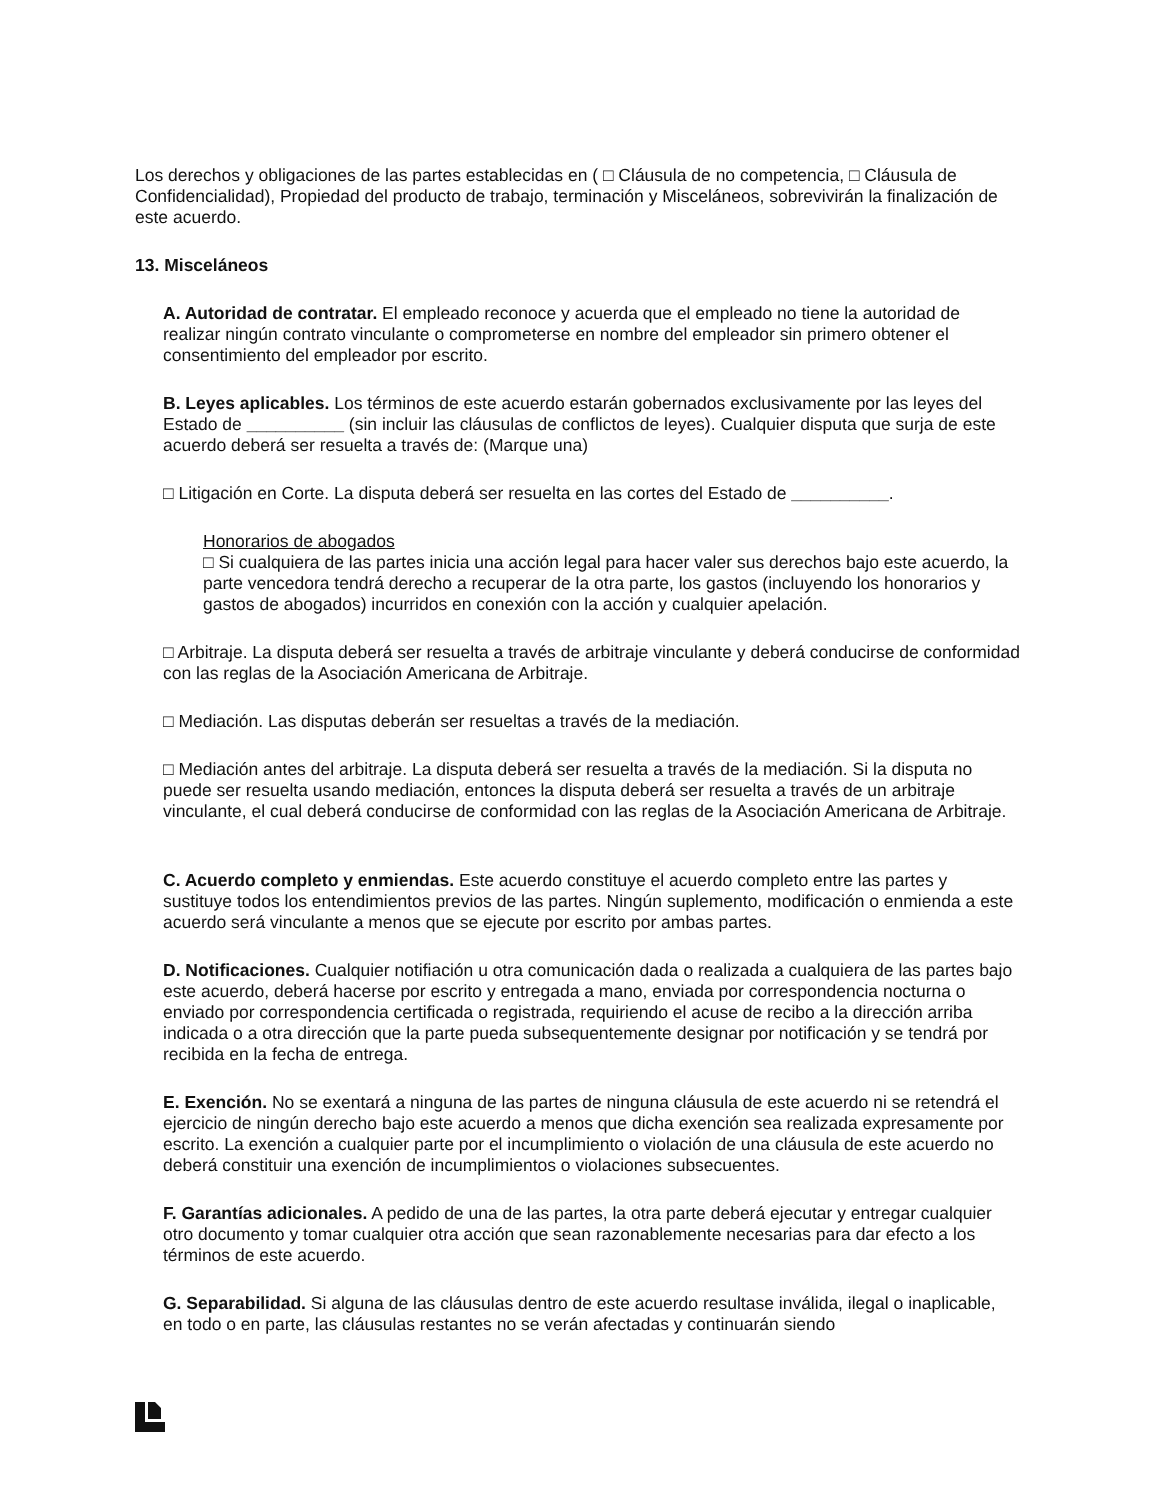Los derechos y obligaciones de las partes establecidas en ( □ Cláusula de no competencia, □ Cláusula de Confidencialidad), Propiedad del producto de trabajo, terminación y Misceláneos, sobrevivirán la finalización de este acuerdo.
13. Misceláneos
A. Autoridad de contratar. El empleado reconoce y acuerda que el empleado no tiene la autoridad de realizar ningún contrato vinculante o comprometerse en nombre del empleador sin primero obtener el consentimiento del empleador por escrito.
B. Leyes aplicables. Los términos de este acuerdo estarán gobernados exclusivamente por las leyes del Estado de __________ (sin incluir las cláusulas de conflictos de leyes). Cualquier disputa que surja de este acuerdo deberá ser resuelta a través de: (Marque una)
□ Litigación en Corte. La disputa deberá ser resuelta en las cortes del Estado de __________.
Honorarios de abogados
□ Si cualquiera de las partes inicia una acción legal para hacer valer sus derechos bajo este acuerdo, la parte vencedora tendrá derecho a recuperar de la otra parte, los gastos (incluyendo los honorarios y gastos de abogados) incurridos en conexión con la acción y cualquier apelación.
□ Arbitraje. La disputa deberá ser resuelta a través de arbitraje vinculante y deberá conducirse de conformidad con las reglas de la Asociación Americana de Arbitraje.
□ Mediación. Las disputas deberán ser resueltas a través de la mediación.
□ Mediación antes del arbitraje. La disputa deberá ser resuelta a través de la mediación. Si la disputa no puede ser resuelta usando mediación, entonces la disputa deberá ser resuelta a través de un arbitraje vinculante, el cual deberá conducirse de conformidad con las reglas de la Asociación Americana de Arbitraje.
C. Acuerdo completo y enmiendas. Este acuerdo constituye el acuerdo completo entre las partes y sustituye todos los entendimientos previos de las partes. Ningún suplemento, modificación o enmienda a este acuerdo será vinculante a menos que se ejecute por escrito por ambas partes.
D. Notificaciones. Cualquier notifiación u otra comunicación dada o realizada a cualquiera de las partes bajo este acuerdo, deberá hacerse por escrito y entregada a mano, enviada por correspondencia nocturna o enviado por correspondencia certificada o registrada, requiriendo el acuse de recibo a la dirección arriba indicada o a otra dirección que la parte pueda subsequentemente designar por notificación y se tendrá por recibida en la fecha de entrega.
E. Exención. No se exentará a ninguna de las partes de ninguna cláusula de este acuerdo ni se retendrá el ejercicio de ningún derecho bajo este acuerdo a menos que dicha exención sea realizada expresamente por escrito. La exención a cualquier parte por el incumplimiento o violación de una cláusula de este acuerdo no deberá constituir una exención de incumplimientos o violaciones subsecuentes.
F. Garantías adicionales. A pedido de una de las partes, la otra parte deberá ejecutar y entregar cualquier otro documento y tomar cualquier otra acción que sean razonablemente necesarias para dar efecto a los términos de este acuerdo.
G. Separabilidad. Si alguna de las cláusulas dentro de este acuerdo resultase inválida, ilegal o inaplicable, en todo o en parte, las cláusulas restantes no se verán afectadas y continuarán siendo